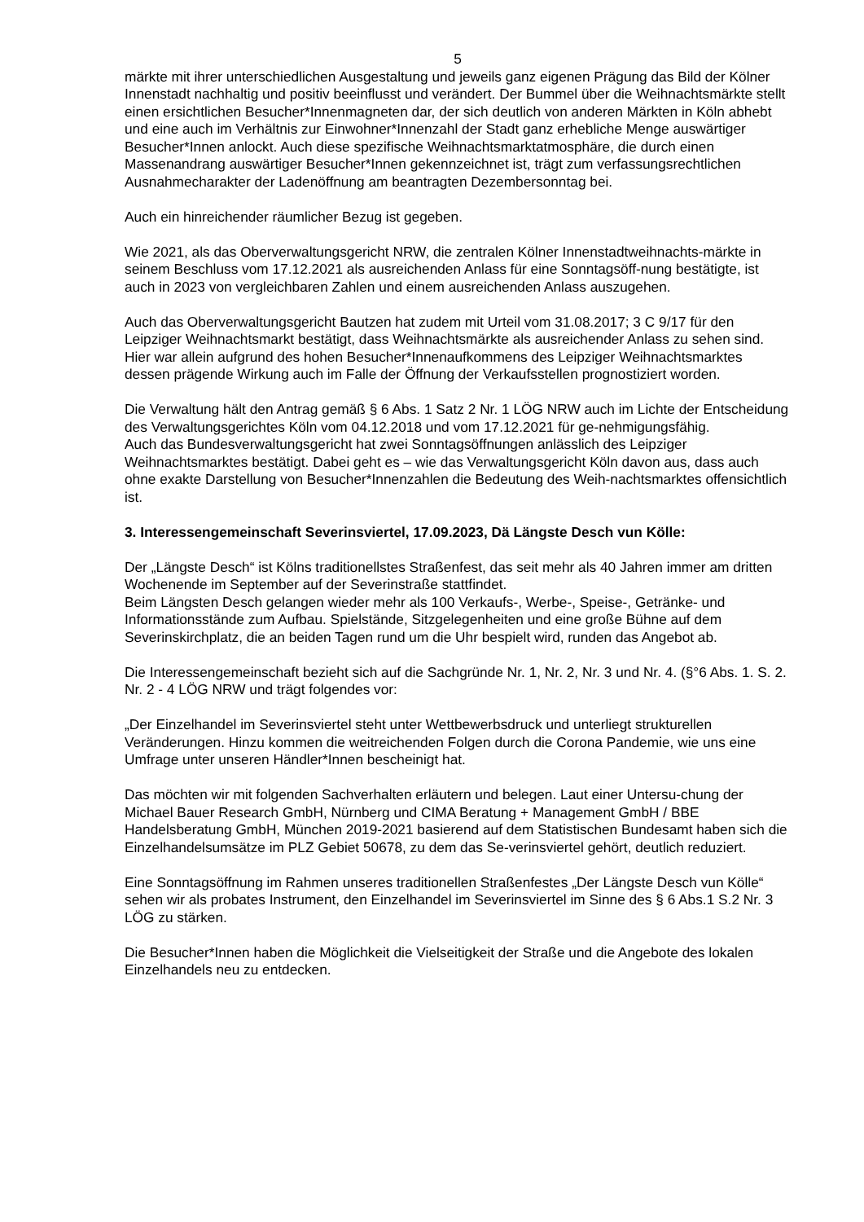5
märkte mit ihrer unterschiedlichen Ausgestaltung und jeweils ganz eigenen Prägung das Bild der Kölner Innenstadt nachhaltig und positiv beeinflusst und verändert. Der Bummel über die Weihnachtsmärkte stellt einen ersichtlichen Besucher*Innenmagneten dar, der sich deutlich von anderen Märkten in Köln abhebt und eine auch im Verhältnis zur Einwohner*Innenzahl der Stadt ganz erhebliche Menge auswärtiger Besucher*Innen anlockt. Auch diese spezifische Weihnachtsmarktatmosphäre, die durch einen Massenandrang auswärtiger Besucher*Innen gekennzeichnet ist, trägt zum verfassungsrechtlichen Ausnahmecharakter der Ladenöffnung am beantragten Dezembersonntag bei.
Auch ein hinreichender räumlicher Bezug ist gegeben.
Wie 2021, als das Oberverwaltungsgericht NRW, die zentralen Kölner Innenstadtweihnachts-märkte in seinem Beschluss vom 17.12.2021 als ausreichenden Anlass für eine Sonntagsöff-nung bestätigte, ist auch in 2023 von vergleichbaren Zahlen und einem ausreichenden Anlass auszugehen.
Auch das Oberverwaltungsgericht Bautzen hat zudem mit Urteil vom 31.08.2017; 3 C 9/17 für den Leipziger Weihnachtsmarkt bestätigt, dass Weihnachtsmärkte als ausreichender Anlass zu sehen sind. Hier war allein aufgrund des hohen Besucher*Innenaufkommens des Leipziger Weihnachtsmarktes dessen prägende Wirkung auch im Falle der Öffnung der Verkaufsstellen prognostiziert worden.
Die Verwaltung hält den Antrag gemäß § 6 Abs. 1 Satz 2 Nr. 1 LÖG NRW auch im Lichte der Entscheidung des Verwaltungsgerichtes Köln vom 04.12.2018 und vom 17.12.2021 für ge-nehmigungsfähig.
Auch das Bundesverwaltungsgericht hat zwei Sonntagsöffnungen anlässlich des Leipziger Weihnachtsmarktes bestätigt. Dabei geht es – wie das Verwaltungsgericht Köln davon aus, dass auch ohne exakte Darstellung von Besucher*Innenzahlen die Bedeutung des Weih-nachtsmarktes offensichtlich ist.
3. Interessengemeinschaft Severinsviertel, 17.09.2023, Dä Längste Desch vun Kölle:
Der „Längste Desch“ ist Kölns traditionellstes Straßenfest, das seit mehr als 40 Jahren immer am dritten Wochenende im September auf der Severinstraße stattfindet.
Beim Längsten Desch gelangen wieder mehr als 100 Verkaufs-, Werbe-, Speise-, Getränke- und Informationsstände zum Aufbau. Spielstände, Sitzgelegenheiten und eine große Bühne auf dem Severinskirchplatz, die an beiden Tagen rund um die Uhr bespielt wird, runden das Angebot ab.
Die Interessengemeinschaft bezieht sich auf die Sachgründe Nr. 1, Nr. 2, Nr. 3 und Nr. 4. (§°6 Abs. 1. S. 2. Nr. 2 - 4 LÖG NRW und trägt folgendes vor:
„Der Einzelhandel im Severinsviertel steht unter Wettbewerbsdruck und unterliegt strukturellen Veränderungen. Hinzu kommen die weitreichenden Folgen durch die Corona Pandemie, wie uns eine Umfrage unter unseren Händler*Innen bescheinigt hat.
Das möchten wir mit folgenden Sachverhalten erläutern und belegen. Laut einer Untersu-chung der Michael Bauer Research GmbH, Nürnberg und CIMA Beratung + Management GmbH / BBE Handelsberatung GmbH, München 2019-2021 basierend auf dem Statistischen Bundesamt haben sich die Einzelhandelsumsätze im PLZ Gebiet 50678, zu dem das Se-verinsviertel gehört, deutlich reduziert.
Eine Sonntagsöffnung im Rahmen unseres traditionellen Straßenfestes „Der Längste Desch vun Kölle“ sehen wir als probates Instrument, den Einzelhandel im Severinsviertel im Sinne des § 6 Abs.1 S.2 Nr. 3 LÖG zu stärken.
Die Besucher*Innen haben die Möglichkeit die Vielseitigkeit der Straße und die Angebote des lokalen Einzelhandels neu zu entdecken.